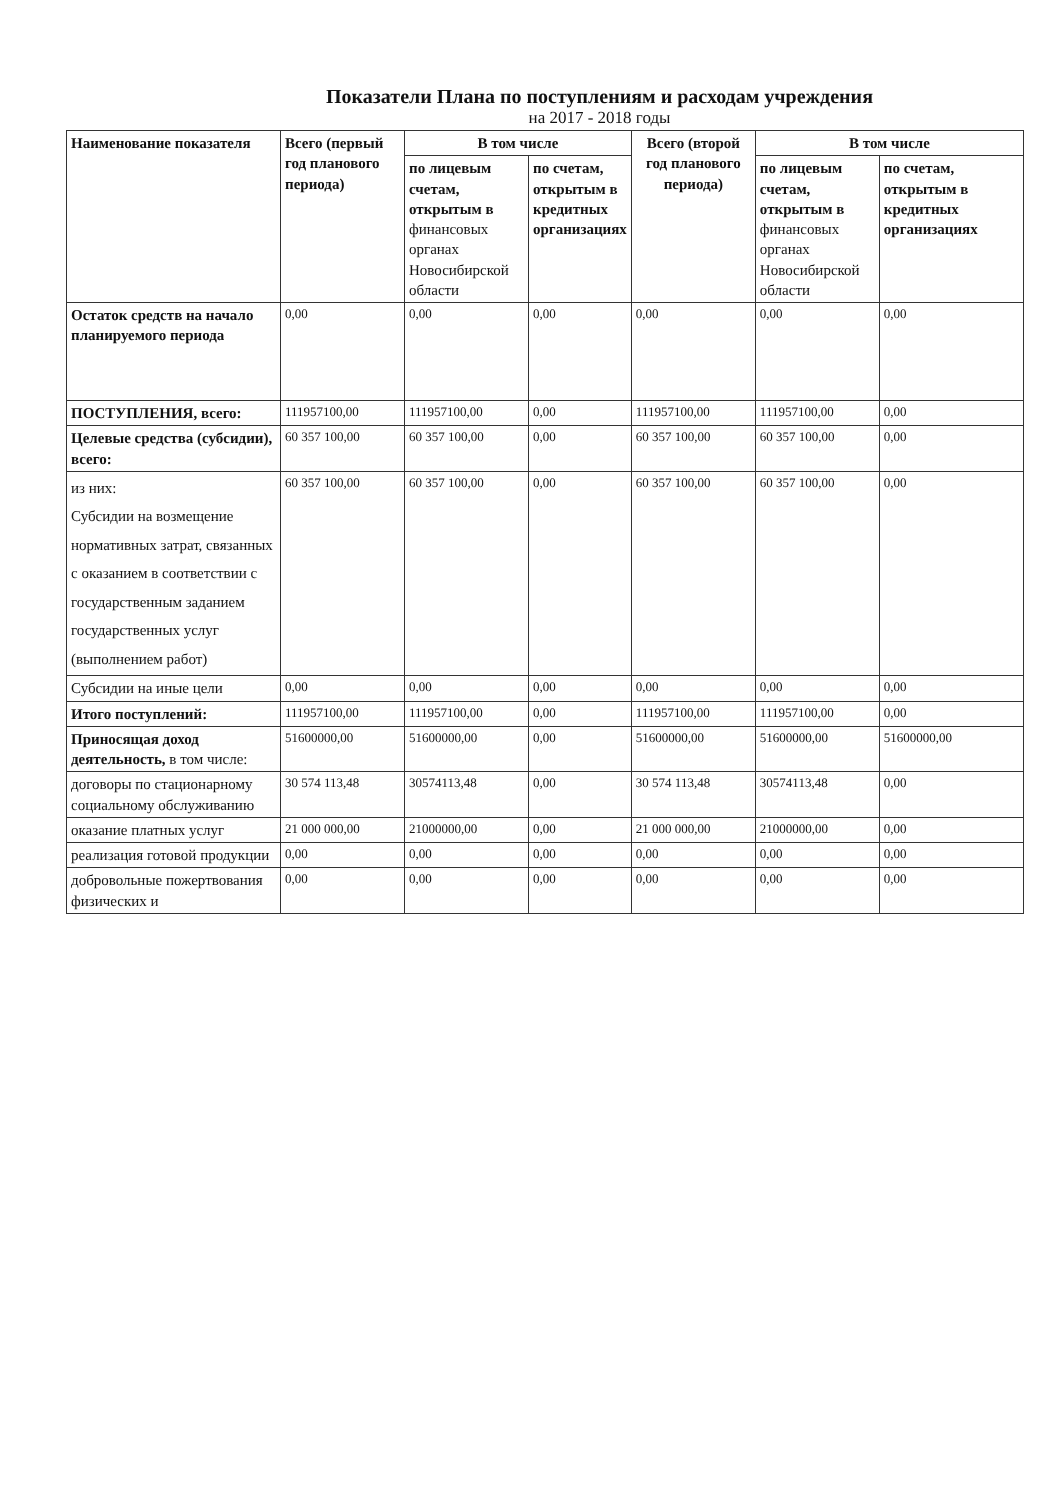Показатели Плана по поступлениям и расходам учреждения
на 2017 - 2018 годы
| Наименование показателя | Всего (первый год планового периода) | В том числе | | Всего (второй год планового периода) | В том числе | |
| --- | --- | --- | --- | --- | --- | --- |
| | | по лицевым счетам, открытым в финансовых органах Новосибирской области | по счетам, открытым в кредитных организациях | | по лицевым счетам, открытым в финансовых органах Новосибирской области | по счетам, открытым в кредитных организациях |
| Остаток средств на начало планируемого периода | 0,00 | 0,00 | 0,00 | 0,00 | 0,00 | 0,00 |
| ПОСТУПЛЕНИЯ, всего: | 111957100,00 | 111957100,00 | 0,00 | 111957100,00 | 111957100,00 | 0,00 |
| Целевые средства (субсидии), всего: | 60 357 100,00 | 60 357 100,00 | 0,00 | 60 357 100,00 | 60 357 100,00 | 0,00 |
| из них: Субсидии на возмещение нормативных затрат, связанных с оказанием в соответствии с государственным заданием государственных услуг (выполнением работ) | 60 357 100,00 | 60 357 100,00 | 0,00 | 60 357 100,00 | 60 357 100,00 | 0,00 |
| Субсидии на иные цели | 0,00 | 0,00 | 0,00 | 0,00 | 0,00 | 0,00 |
| Итого поступлений: | 111957100,00 | 111957100,00 | 0,00 | 111957100,00 | 111957100,00 | 0,00 |
| Приносящая доход деятельность, в том числе: | 51600000,00 | 51600000,00 | 0,00 | 51600000,00 | 51600000,00 | 51600000,00 |
| договоры по стационарному социальному обслуживанию | 30 574 113,48 | 30574113,48 | 0,00 | 30 574 113,48 | 30574113,48 | 0,00 |
| оказание платных услуг | 21 000 000,00 | 21000000,00 | 0,00 | 21 000 000,00 | 21000000,00 | 0,00 |
| реализация готовой продукции | 0,00 | 0,00 | 0,00 | 0,00 | 0,00 | 0,00 |
| добровольные пожертвования физических и | 0,00 | 0,00 | 0,00 | 0,00 | 0,00 | 0,00 |